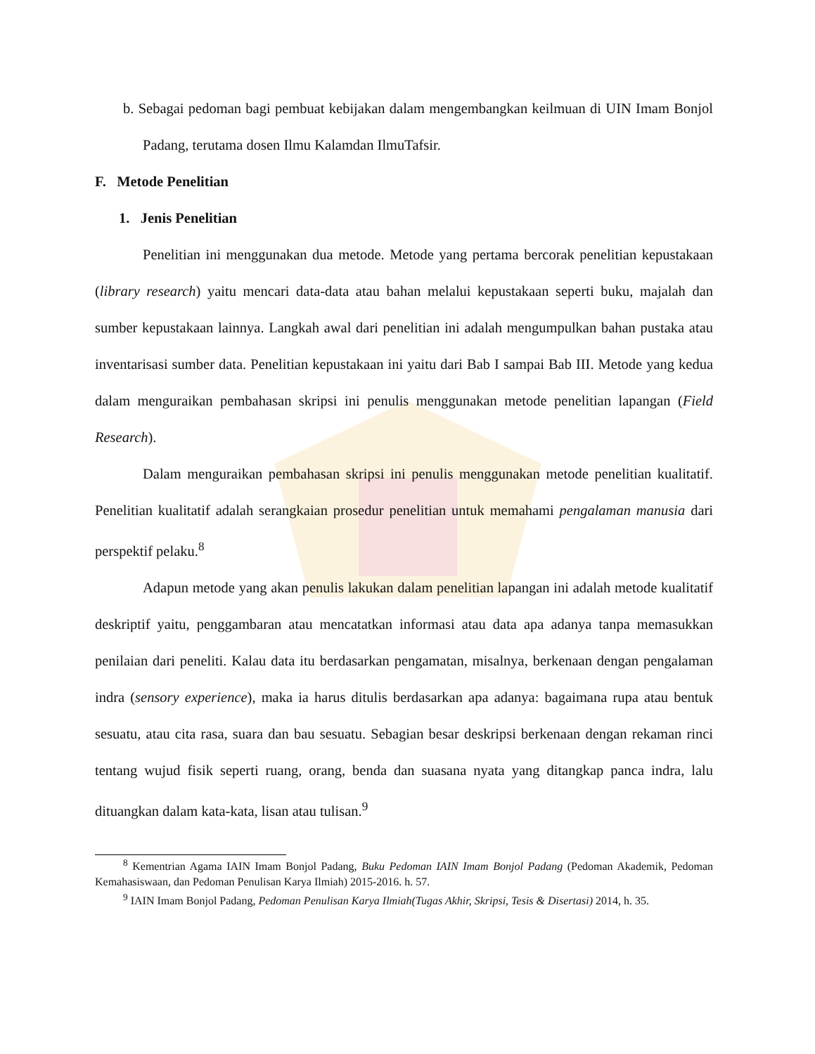b. Sebagai pedoman bagi pembuat kebijakan dalam mengembangkan keilmuan di UIN Imam Bonjol Padang, terutama dosen Ilmu Kalamdan IlmuTafsir.
F. Metode Penelitian
1. Jenis Penelitian
Penelitian ini menggunakan dua metode. Metode yang pertama bercorak penelitian kepustakaan (library research) yaitu mencari data-data atau bahan melalui kepustakaan seperti buku, majalah dan sumber kepustakaan lainnya. Langkah awal dari penelitian ini adalah mengumpulkan bahan pustaka atau inventarisasi sumber data. Penelitian kepustakaan ini yaitu dari Bab I sampai Bab III. Metode yang kedua dalam menguraikan pembahasan skripsi ini penulis menggunakan metode penelitian lapangan (Field Research).
Dalam menguraikan pembahasan skripsi ini penulis menggunakan metode penelitian kualitatif. Penelitian kualitatif adalah serangkaian prosedur penelitian untuk memahami pengalaman manusia dari perspektif pelaku.<sup>8</sup>
Adapun metode yang akan penulis lakukan dalam penelitian lapangan ini adalah metode kualitatif deskriptif yaitu, penggambaran atau mencatatkan informasi atau data apa adanya tanpa memasukkan penilaian dari peneliti. Kalau data itu berdasarkan pengamatan, misalnya, berkenaan dengan pengalaman indra (sensory experience), maka ia harus ditulis berdasarkan apa adanya: bagaimana rupa atau bentuk sesuatu, atau cita rasa, suara dan bau sesuatu. Sebagian besar deskripsi berkenaan dengan rekaman rinci tentang wujud fisik seperti ruang, orang, benda dan suasana nyata yang ditangkap panca indra, lalu dituangkan dalam kata-kata, lisan atau tulisan.<sup>9</sup>
<sup>8</sup> Kementrian Agama IAIN Imam Bonjol Padang, Buku Pedoman IAIN Imam Bonjol Padang (Pedoman Akademik, Pedoman Kemahasiswaan, dan Pedoman Penulisan Karya Ilmiah) 2015-2016. h. 57.
<sup>9</sup> IAIN Imam Bonjol Padang, Pedoman Penulisan Karya Ilmiah(Tugas Akhir, Skripsi, Tesis & Disertasi) 2014, h. 35.